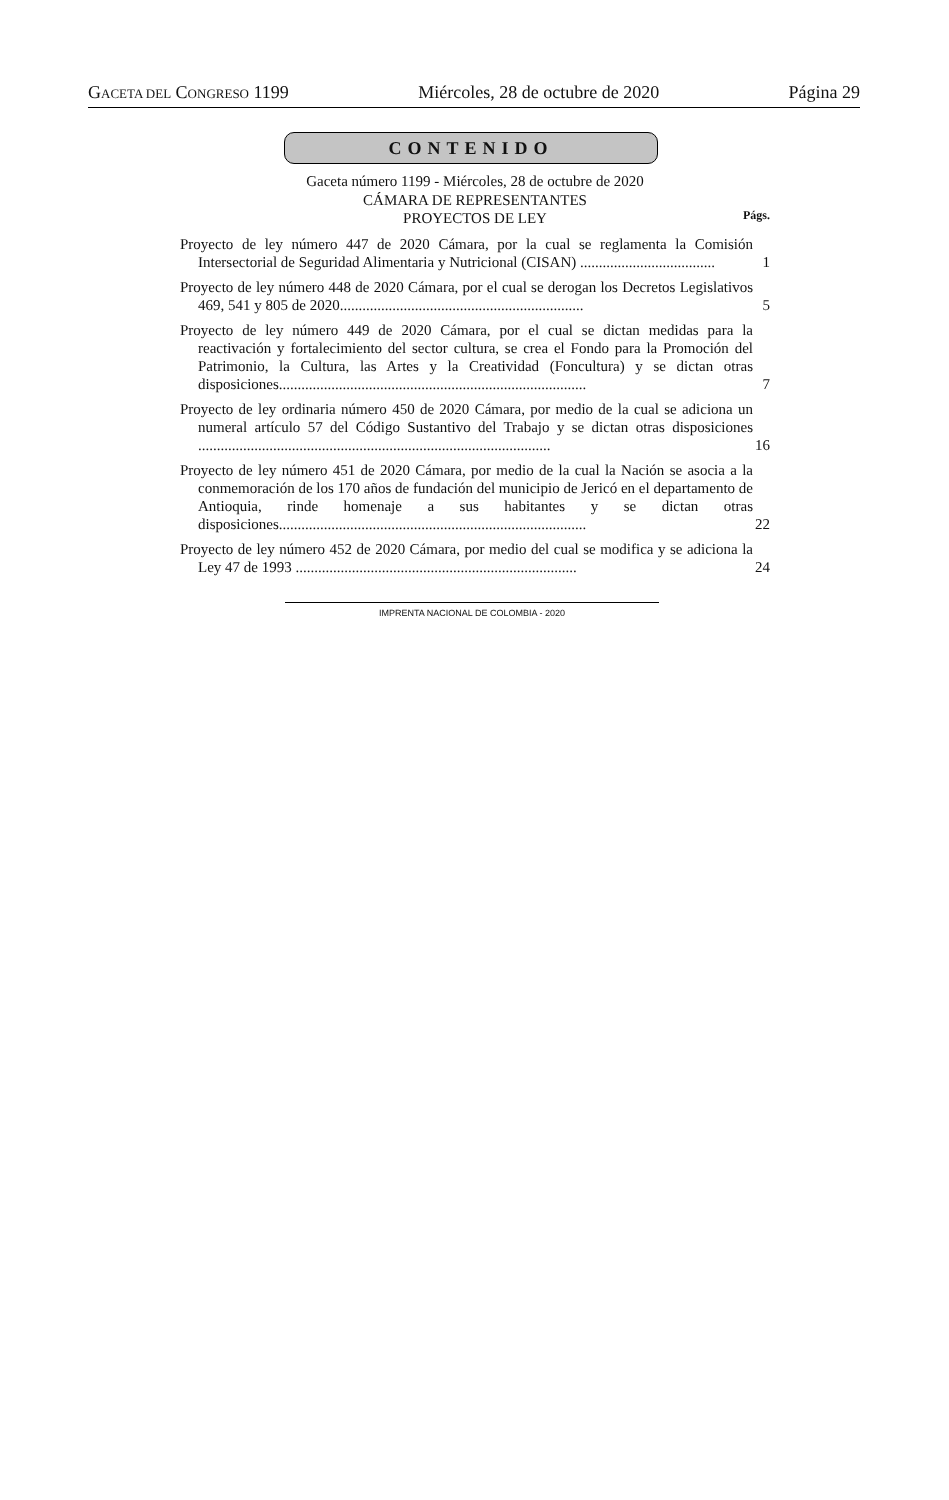GACETA DEL CONGRESO 1199 Miércoles, 28 de octubre de 2020 Página 29
CONTENIDO
Gaceta número 1199 - Miércoles, 28 de octubre de 2020
CÁMARA DE REPRESENTANTES
PROYECTOS DE LEY
Págs.
Proyecto de ley número 447 de 2020 Cámara, por la cual se reglamenta la Comisión Intersectorial de Seguridad Alimentaria y Nutricional (CISAN) ....................................
1
Proyecto de ley número 448 de 2020 Cámara, por el cual se derogan los Decretos Legislativos 469, 541 y 805 de 2020.................................................................
5
Proyecto de ley número 449 de 2020 Cámara, por el cual se dictan medidas para la reactivación y fortalecimiento del sector cultura, se crea el Fondo para la Promoción del Patrimonio, la Cultura, las Artes y la Creatividad (Foncultura) y se dictan otras disposiciones..................................................................................
7
Proyecto de ley ordinaria número 450 de 2020 Cámara, por medio de la cual se adiciona un numeral artículo 57 del Código Sustantivo del Trabajo y se dictan otras disposiciones ..............................................................................................
16
Proyecto de ley número 451 de 2020 Cámara, por medio de la cual la Nación se asocia a la conmemoración de los 170 años de fundación del municipio de Jericó en el departamento de Antioquia, rinde homenaje a sus habitantes y se dictan otras disposiciones..................................................................................
22
Proyecto de ley número 452 de 2020 Cámara, por medio del cual se modifica y se adiciona la Ley 47 de 1993 ...........................................................................
24
IMPRENTA NACIONAL DE COLOMBIA - 2020